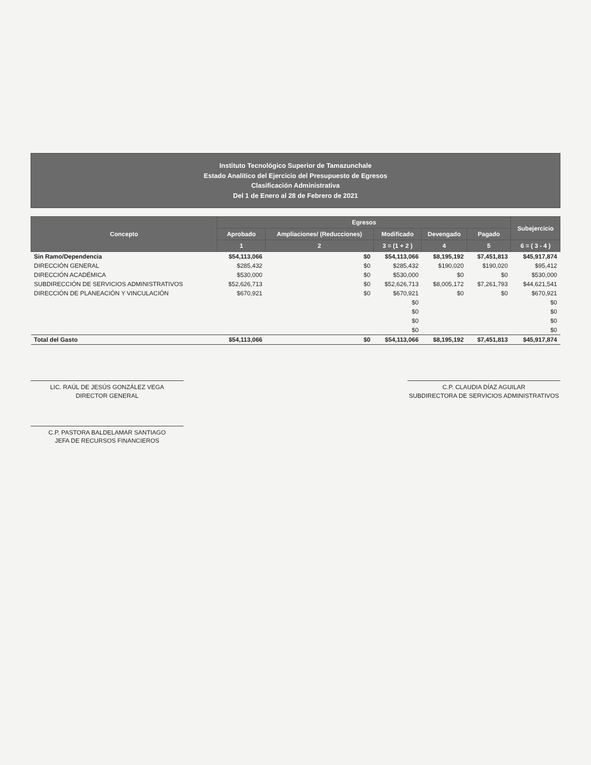Instituto Tecnológico Superior de Tamazunchale
Estado Analítico del Ejercicio del Presupuesto de Egresos
Clasificación Administrativa
Del 1 de Enero al 28 de Febrero de 2021
| Concepto | Egresos | | | | | Subejercicio |
| --- | --- | --- | --- | --- | --- | --- |
| | Aprobado | Ampliaciones/ (Reducciones) | Modificado | Devengado | Pagado | |
| | 1 | 2 | 3 = (1 + 2 ) | 4 | 5 | 6 = ( 3 - 4 ) |
| Sin Ramo/Dependencia | $54,113,066 | $0 | $54,113,066 | $8,195,192 | $7,451,813 | $45,917,874 |
| DIRECCIÓN GENERAL | $285,432 | $0 | $285,432 | $190,020 | $190,020 | $95,412 |
| DIRECCIÓN ACADÉMICA | $530,000 | $0 | $530,000 | $0 | $0 | $530,000 |
| SUBDIRECCIÓN DE SERVICIOS ADMINISTRATIVOS | $52,626,713 | $0 | $52,626,713 | $8,005,172 | $7,261,793 | $44,621,541 |
| DIRECCIÓN DE PLANEACIÓN Y VINCULACIÓN | $670,921 | $0 | $670,921 | $0 | $0 | $670,921 |
| | | | $0 | | | $0 |
| | | | $0 | | | $0 |
| | | | $0 | | | $0 |
| | | | $0 | | | $0 |
| Total del Gasto | $54,113,066 | $0 | $54,113,066 | $8,195,192 | $7,451,813 | $45,917,874 |
LIC. RAÚL DE JESÚS GONZÁLEZ VEGA
DIRECTOR GENERAL
C.P. CLAUDIA DÍAZ AGUILAR
SUBDIRECTORA DE SERVICIOS ADMINISTRATIVOS
C.P. PASTORA BALDELAMAR SANTIAGO
JEFA DE RECURSOS FINANCIEROS